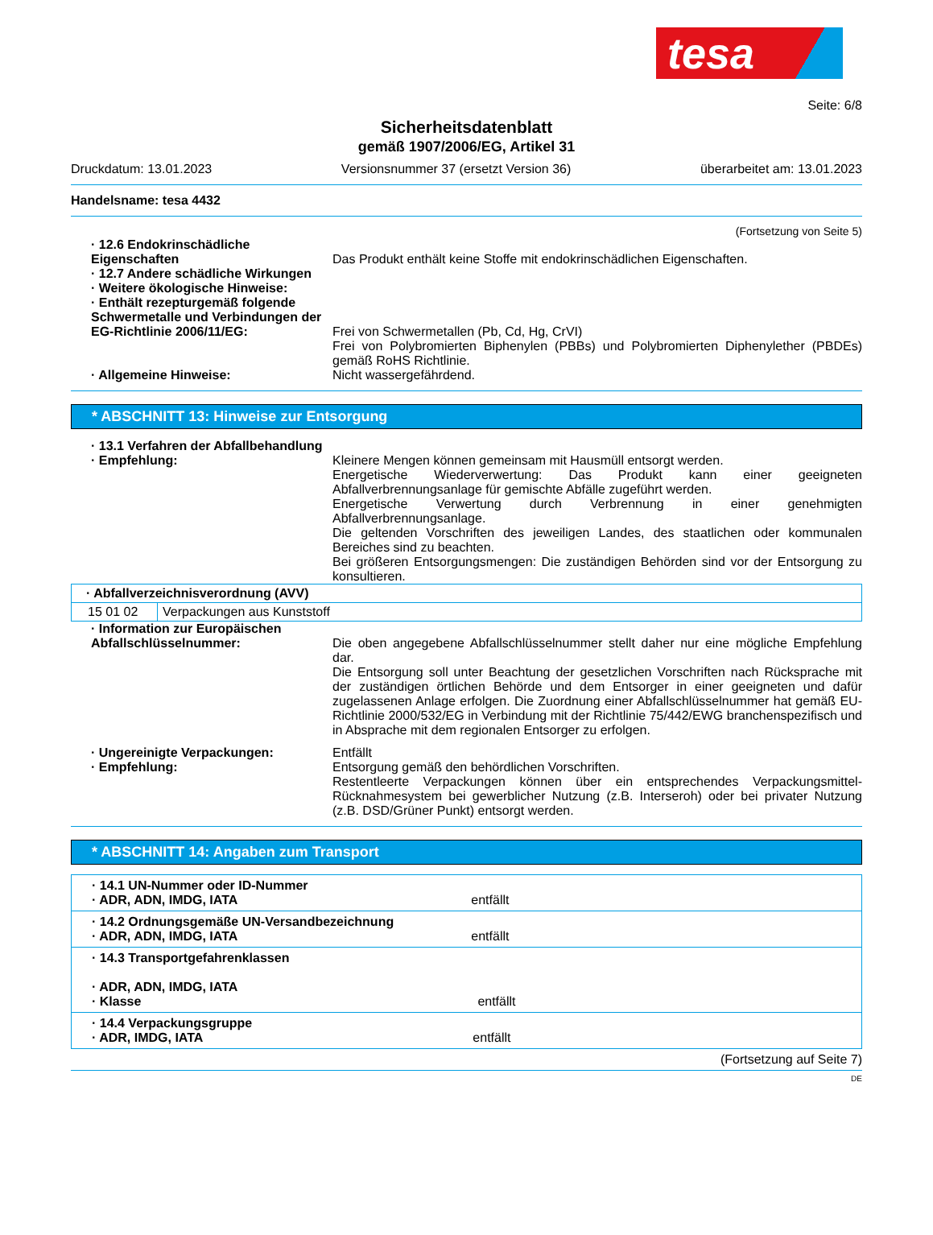tesa
Seite: 6/8
Sicherheitsdatenblatt
gemäß 1907/2006/EG, Artikel 31
Druckdatum: 13.01.2023 Versionsnummer 37 (ersetzt Version 36) überarbeitet am: 13.01.2023
Handelsname: tesa 4432
(Fortsetzung von Seite 5)
· 12.6 Endokrinschädliche Eigenschaften
Das Produkt enthält keine Stoffe mit endokrinschädlichen Eigenschaften.
· 12.7 Andere schädliche Wirkungen
· Weitere ökologische Hinweise:
· Enthält rezepturgemäß folgende Schwermetalle und Verbindungen der EG-Richtlinie 2006/11/EG:
Frei von Schwermetallen (Pb, Cd, Hg, CrVI)
Frei von Polybromierten Biphenylen (PBBs) und Polybromierten Diphenylether (PBDEs) gemäß RoHS Richtlinie.
· Allgemeine Hinweise: Nicht wassergefährdend.
* ABSCHNITT 13: Hinweise zur Entsorgung
· 13.1 Verfahren der Abfallbehandlung
· Empfehlung: Kleinere Mengen können gemeinsam mit Hausmüll entsorgt werden.
Energetische Wiederverwertung: Das Produkt kann einer geeigneten Abfallverbrennungsanlage für gemischte Abfälle zugeführt werden.
Energetische Verwertung durch Verbrennung in einer genehmigten Abfallverbrennungsanlage.
Die geltenden Vorschriften des jeweiligen Landes, des staatlichen oder kommunalen Bereiches sind zu beachten.
Bei größeren Entsorgungsmengen: Die zuständigen Behörden sind vor der Entsorgung zu konsultieren.
| · Abfallverzeichnisverordnung (AVV) | |
| 15 01 02 | Verpackungen aus Kunststoff |
· Information zur Europäischen Abfallschlüsselnummer:
Die oben angegebene Abfallschlüsselnummer stellt daher nur eine mögliche Empfehlung dar.
Die Entsorgung soll unter Beachtung der gesetzlichen Vorschriften nach Rücksprache mit der zuständigen örtlichen Behörde und dem Entsorger in einer geeigneten und dafür zugelassenen Anlage erfolgen. Die Zuordnung einer Abfallschlüsselnummer hat gemäß EU-Richtlinie 2000/532/EG in Verbindung mit der Richtlinie 75/442/EWG branchenspezifisch und in Absprache mit dem regionalen Entsorger zu erfolgen.
· Ungereinigte Verpackungen: Entfällt
· Empfehlung: Entsorgung gemäß den behördlichen Vorschriften.
Restentleerte Verpackungen können über ein entsprechendes Verpackungsmittel-Rücknahmesystem bei gewerblicher Nutzung (z.B. Interseroh) oder bei privater Nutzung (z.B. DSD/Grüner Punkt) entsorgt werden.
* ABSCHNITT 14: Angaben zum Transport
| · 14.1 UN-Nummer oder ID-Nummer · ADR, ADN, IMDG, IATA entfällt |
| · 14.2 Ordnungsgemäße UN-Versandbezeichnung · ADR, ADN, IMDG, IATA entfällt |
| · 14.3 Transportgefahrenklassen · ADR, ADN, IMDG, IATA · Klasse entfällt |
| · 14.4 Verpackungsgruppe · ADR, IMDG, IATA entfällt |
(Fortsetzung auf Seite 7)
DE